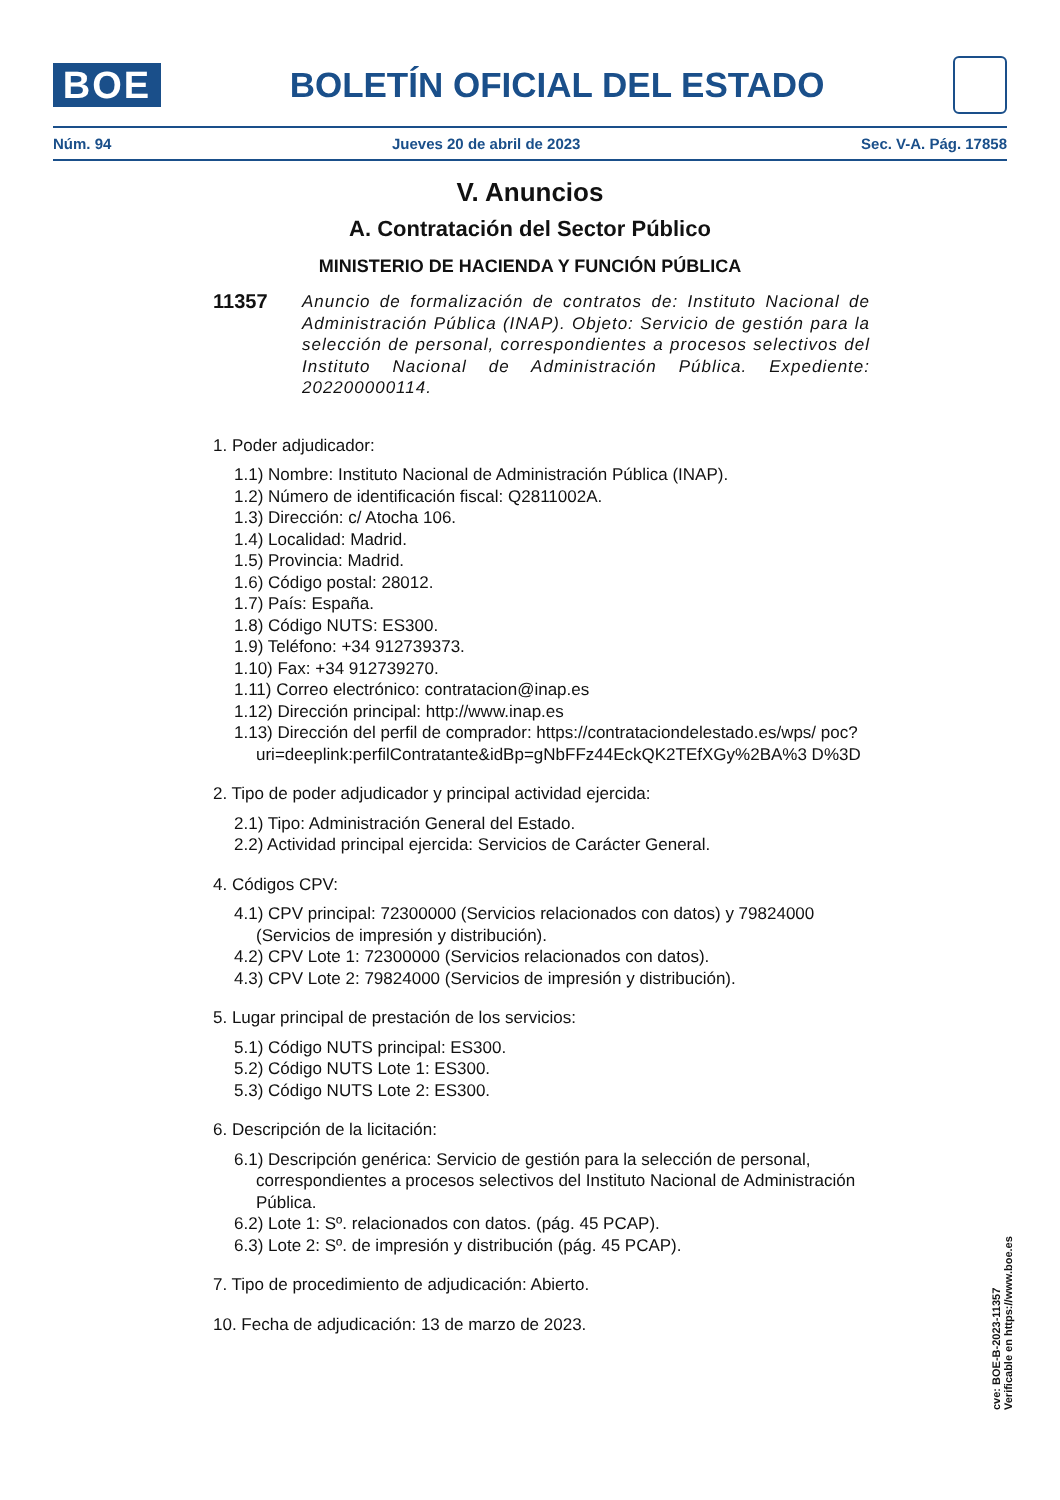BOE
BOLETÍN OFICIAL DEL ESTADO
Núm. 94 Jueves 20 de abril de 2023 Sec. V-A. Pág. 17858
V. Anuncios
A. Contratación del Sector Público
MINISTERIO DE HACIENDA Y FUNCIÓN PÚBLICA
11357
Anuncio de formalización de contratos de: Instituto Nacional de Administración Pública (INAP). Objeto: Servicio de gestión para la selección de personal, correspondientes a procesos selectivos del Instituto Nacional de Administración Pública. Expediente: 202200000114.
1. Poder adjudicador:
1.1) Nombre: Instituto Nacional de Administración Pública (INAP).
1.2) Número de identificación fiscal: Q2811002A.
1.3) Dirección: c/ Atocha 106.
1.4) Localidad: Madrid.
1.5) Provincia: Madrid.
1.6) Código postal: 28012.
1.7) País: España.
1.8) Código NUTS: ES300.
1.9) Teléfono: +34 912739373.
1.10) Fax: +34 912739270.
1.11) Correo electrónico: contratacion@inap.es
1.12) Dirección principal: http://www.inap.es
1.13) Dirección del perfil de comprador: https://contrataciondelestado.es/wps/ poc?uri=deeplink:perfilContratante&idBp=gNbFFz44EckQK2TEfXGy%2BA%3 D%3D
2. Tipo de poder adjudicador y principal actividad ejercida:
2.1) Tipo: Administración General del Estado.
2.2) Actividad principal ejercida: Servicios de Carácter General.
4. Códigos CPV:
4.1) CPV principal: 72300000 (Servicios relacionados con datos) y 79824000 (Servicios de impresión y distribución).
4.2) CPV Lote 1: 72300000 (Servicios relacionados con datos).
4.3) CPV Lote 2: 79824000 (Servicios de impresión y distribución).
5. Lugar principal de prestación de los servicios:
5.1) Código NUTS principal: ES300.
5.2) Código NUTS Lote 1: ES300.
5.3) Código NUTS Lote 2: ES300.
6. Descripción de la licitación:
6.1) Descripción genérica: Servicio de gestión para la selección de personal, correspondientes a procesos selectivos del Instituto Nacional de Administración Pública.
6.2) Lote 1: Sº. relacionados con datos. (pág. 45 PCAP).
6.3) Lote 2: Sº. de impresión y distribución (pág. 45 PCAP).
7. Tipo de procedimiento de adjudicación: Abierto.
10. Fecha de adjudicación: 13 de marzo de 2023.
cve: BOE-B-2023-11357
Verificable en https://www.boe.es